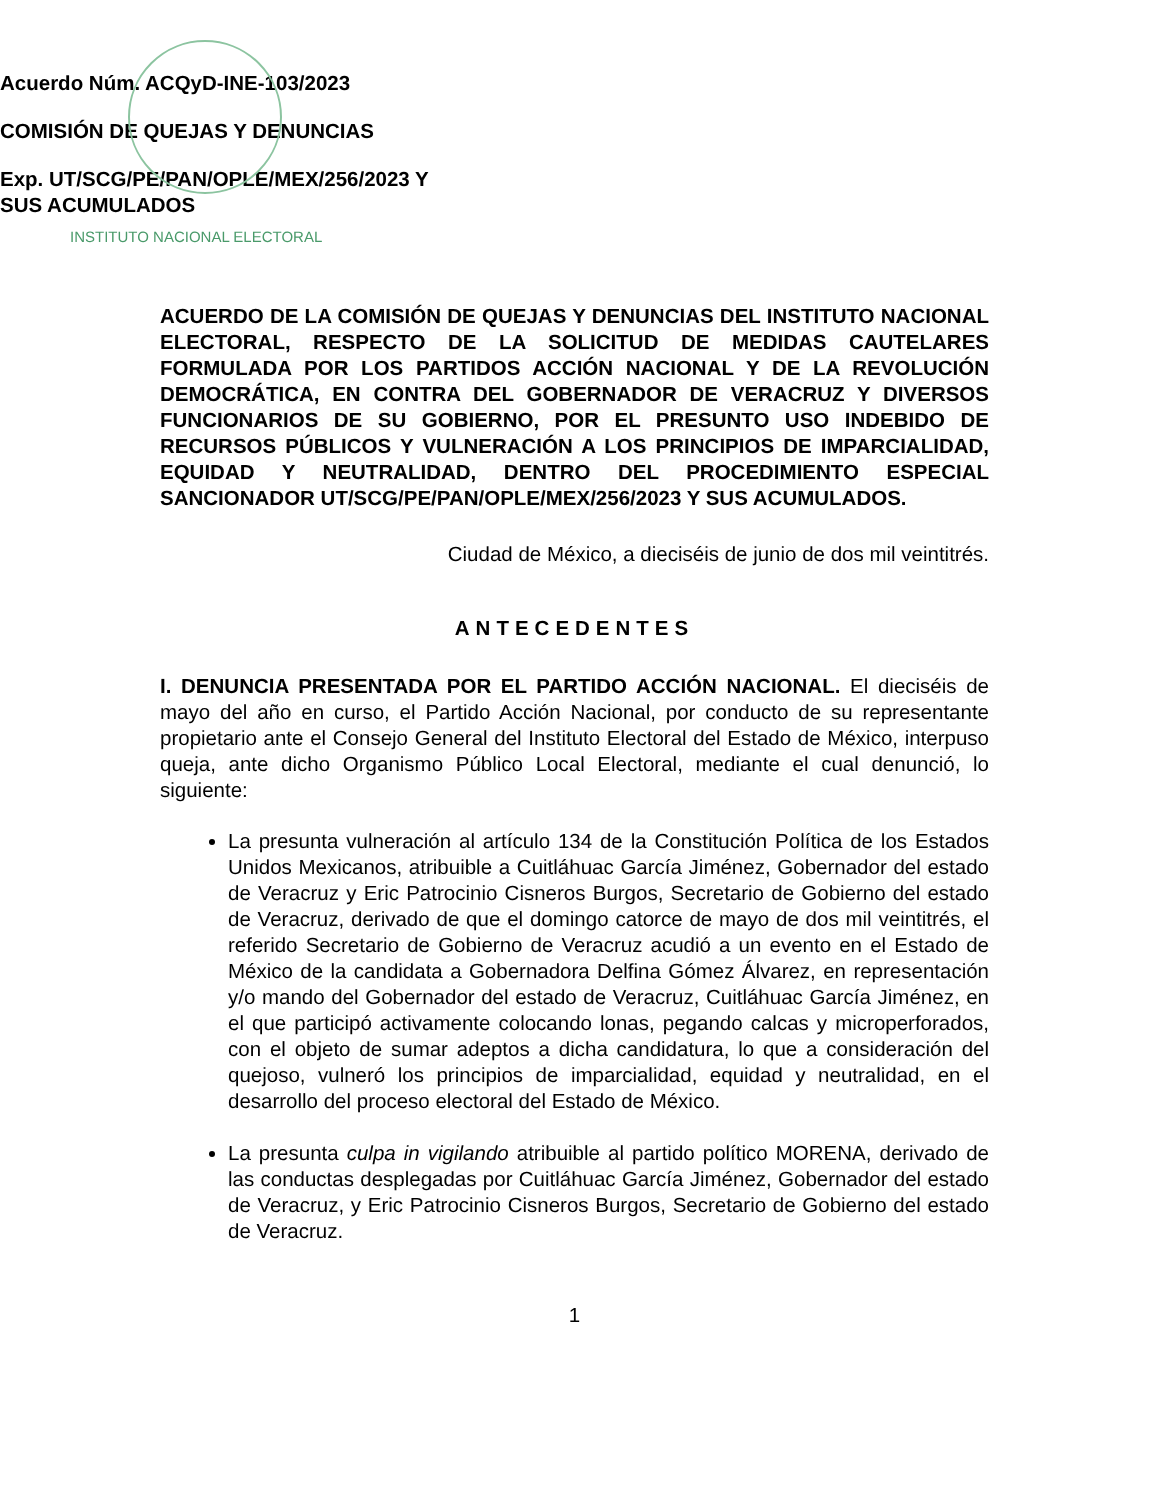INSTITUTO NACIONAL ELECTORAL
Acuerdo Núm. ACQyD-INE-103/2023
COMISIÓN DE QUEJAS Y DENUNCIAS
Exp. UT/SCG/PE/PAN/OPLE/MEX/256/2023 Y
SUS ACUMULADOS
ACUERDO DE LA COMISIÓN DE QUEJAS Y DENUNCIAS DEL INSTITUTO NACIONAL ELECTORAL, RESPECTO DE LA SOLICITUD DE MEDIDAS CAUTELARES FORMULADA POR LOS PARTIDOS ACCIÓN NACIONAL Y DE LA REVOLUCIÓN DEMOCRÁTICA, EN CONTRA DEL GOBERNADOR DE VERACRUZ Y DIVERSOS FUNCIONARIOS DE SU GOBIERNO, POR EL PRESUNTO USO INDEBIDO DE RECURSOS PÚBLICOS Y VULNERACIÓN A LOS PRINCIPIOS DE IMPARCIALIDAD, EQUIDAD Y NEUTRALIDAD, DENTRO DEL PROCEDIMIENTO ESPECIAL SANCIONADOR UT/SCG/PE/PAN/OPLE/MEX/256/2023 Y SUS ACUMULADOS.
Ciudad de México, a dieciséis de junio de dos mil veintitrés.
ANTECEDENTES
I. DENUNCIA PRESENTADA POR EL PARTIDO ACCIÓN NACIONAL. El dieciséis de mayo del año en curso, el Partido Acción Nacional, por conducto de su representante propietario ante el Consejo General del Instituto Electoral del Estado de México, interpuso queja, ante dicho Organismo Público Local Electoral, mediante el cual denunció, lo siguiente:
La presunta vulneración al artículo 134 de la Constitución Política de los Estados Unidos Mexicanos, atribuible a Cuitláhuac García Jiménez, Gobernador del estado de Veracruz y Eric Patrocinio Cisneros Burgos, Secretario de Gobierno del estado de Veracruz, derivado de que el domingo catorce de mayo de dos mil veintitrés, el referido Secretario de Gobierno de Veracruz acudió a un evento en el Estado de México de la candidata a Gobernadora Delfina Gómez Álvarez, en representación y/o mando del Gobernador del estado de Veracruz, Cuitláhuac García Jiménez, en el que participó activamente colocando lonas, pegando calcas y microperforados, con el objeto de sumar adeptos a dicha candidatura, lo que a consideración del quejoso, vulneró los principios de imparcialidad, equidad y neutralidad, en el desarrollo del proceso electoral del Estado de México.
La presunta culpa in vigilando atribuible al partido político MORENA, derivado de las conductas desplegadas por Cuitláhuac García Jiménez, Gobernador del estado de Veracruz, y Eric Patrocinio Cisneros Burgos, Secretario de Gobierno del estado de Veracruz.
1